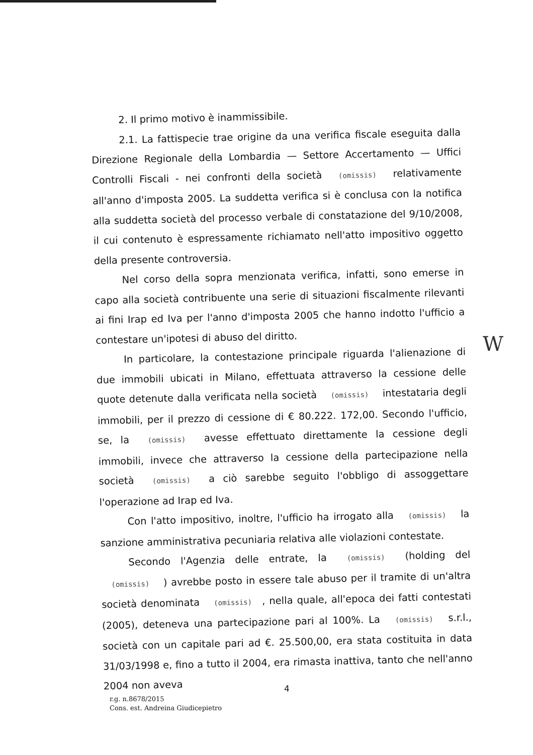2. Il primo motivo è inammissibile.
2.1. La fattispecie trae origine da una verifica fiscale eseguita dalla Direzione Regionale della Lombardia — Settore Accertamento — Uffici Controlli Fiscali - nei confronti della società (omissis) relativamente all'anno d'imposta 2005. La suddetta verifica si è conclusa con la notifica alla suddetta società del processo verbale di constatazione del 9/10/2008, il cui contenuto è espressamente richiamato nell'atto impositivo oggetto della presente controversia.
Nel corso della sopra menzionata verifica, infatti, sono emerse in capo alla società contribuente una serie di situazioni fiscalmente rilevanti ai fini Irap ed Iva per l'anno d'imposta 2005 che hanno indotto l'ufficio a contestare un'ipotesi di abuso del diritto.
In particolare, la contestazione principale riguarda l'alienazione di due immobili ubicati in Milano, effettuata attraverso la cessione delle quote detenute dalla verificata nella società (omissis) intestataria degli immobili, per il prezzo di cessione di € 80.222. 172,00. Secondo l'ufficio, se, la (omissis) avesse effettuato direttamente la cessione degli immobili, invece che attraverso la cessione della partecipazione nella società (omissis) a ciò sarebbe seguito l'obbligo di assoggettare l'operazione ad Irap ed Iva.
Con l'atto impositivo, inoltre, l'ufficio ha irrogato alla (omissis) la sanzione amministrativa pecuniaria relativa alle violazioni contestate.
Secondo l'Agenzia delle entrate, la (omissis) (holding del (omissis) ) avrebbe posto in essere tale abuso per il tramite di un'altra società denominata (omissis), nella quale, all'epoca dei fatti contestati (2005), deteneva una partecipazione pari al 100%. La (omissis) s.r.l., società con un capitale pari ad €. 25.500,00, era stata costituita in data 31/03/1998 e, fino a tutto il 2004, era rimasta inattiva, tanto che nell'anno 2004 non aveva
W
4
r.g. n.8678/2015
Cons. est. Andreina Giudicepietro